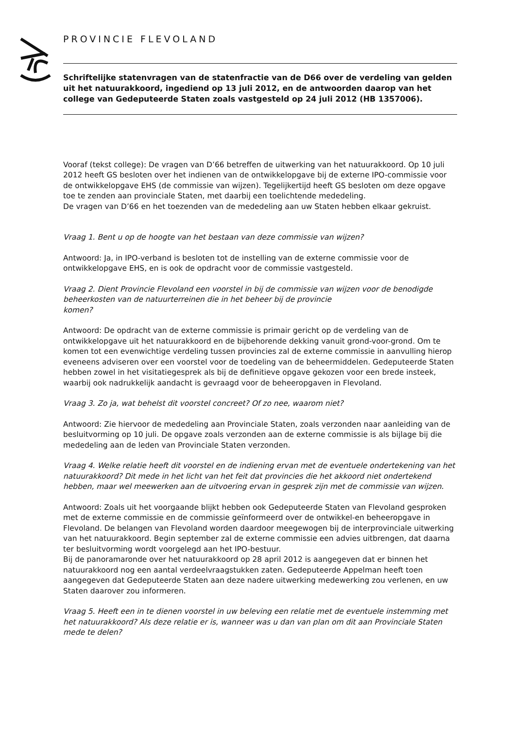PROVINCIE FLEVOLAND
Schriftelijke statenvragen van de statenfractie van de D66 over de verdeling van gelden uit het natuurakkoord, ingediend op 13 juli 2012, en de antwoorden daarop van het college van Gedeputeerde Staten zoals vastgesteld op 24 juli 2012 (HB 1357006).
Vooraf (tekst college): De vragen van D’66 betreffen de uitwerking van het natuurakkoord. Op 10 juli 2012 heeft GS besloten over het indienen van de ontwikkelopgave bij de externe IPO-commissie voor de ontwikkelopgave EHS (de commissie van wijzen). Tegelijkertijd heeft GS besloten om deze opgave toe te zenden aan provinciale Staten, met daarbij een toelichtende mededeling.
De vragen van D’66 en het toezenden van de mededeling aan uw Staten hebben elkaar gekruist.
Vraag 1. Bent u op de hoogte van het bestaan van deze commissie van wijzen?
Antwoord: Ja, in IPO-verband is besloten tot de instelling van de externe commissie voor de ontwikkelopgave EHS, en is ook de opdracht voor de commissie vastgesteld.
Vraag 2. Dient Provincie Flevoland een voorstel in bij de commissie van wijzen voor de benodigde beheerkosten van de natuurterreinen die in het beheer bij de provincie
komen?
Antwoord: De opdracht van de externe commissie is primair gericht op de verdeling van de ontwikkelopgave uit het natuurakkoord en de bijbehorende dekking vanuit grond-voor-grond. Om te komen tot een evenwichtige verdeling tussen provincies zal de externe commissie in aanvulling hierop eveneens adviseren over een voorstel voor de toedeling van de beheermiddelen. Gedeputeerde Staten hebben zowel in het visitatiegesprek als bij de definitieve opgave gekozen voor een brede insteek, waarbij ook nadrukkelijk aandacht is gevraagd voor de beheeropgaven in Flevoland.
Vraag 3. Zo ja, wat behelst dit voorstel concreet? Of zo nee, waarom niet?
Antwoord: Zie hiervoor de mededeling aan Provinciale Staten, zoals verzonden naar aanleiding van de besluitvorming op 10 juli. De opgave zoals verzonden aan de externe commissie is als bijlage bij die mededeling aan de leden van Provinciale Staten verzonden.
Vraag 4. Welke relatie heeft dit voorstel en de indiening ervan met de eventuele ondertekening van het natuurakkoord? Dit mede in het licht van het feit dat provincies die het akkoord niet ondertekend hebben, maar wel meewerken aan de uitvoering ervan in gesprek zijn met de commissie van wijzen.
Antwoord: Zoals uit het voorgaande blijkt hebben ook Gedeputeerde Staten van Flevoland gesproken met de externe commissie en de commissie geïnformeerd over de ontwikkel-en beheeropgave in Flevoland. De belangen van Flevoland worden daardoor meegewogen bij de interprovinciale uitwerking van het natuurakkoord. Begin september zal de externe commissie een advies uitbrengen, dat daarna ter besluitvorming wordt voorgelegd aan het IPO-bestuur.
Bij de panoramaronde over het natuurakkoord op 28 april 2012 is aangegeven dat er binnen het natuurakkoord nog een aantal verdeelvraagstukken zaten. Gedeputeerde Appelman heeft toen aangegeven dat Gedeputeerde Staten aan deze nadere uitwerking medewerking zou verlenen, en uw Staten daarover zou informeren.
Vraag 5. Heeft een in te dienen voorstel in uw beleving een relatie met de eventuele instemming met het natuurakkoord? Als deze relatie er is, wanneer was u dan van plan om dit aan Provinciale Staten mede te delen?